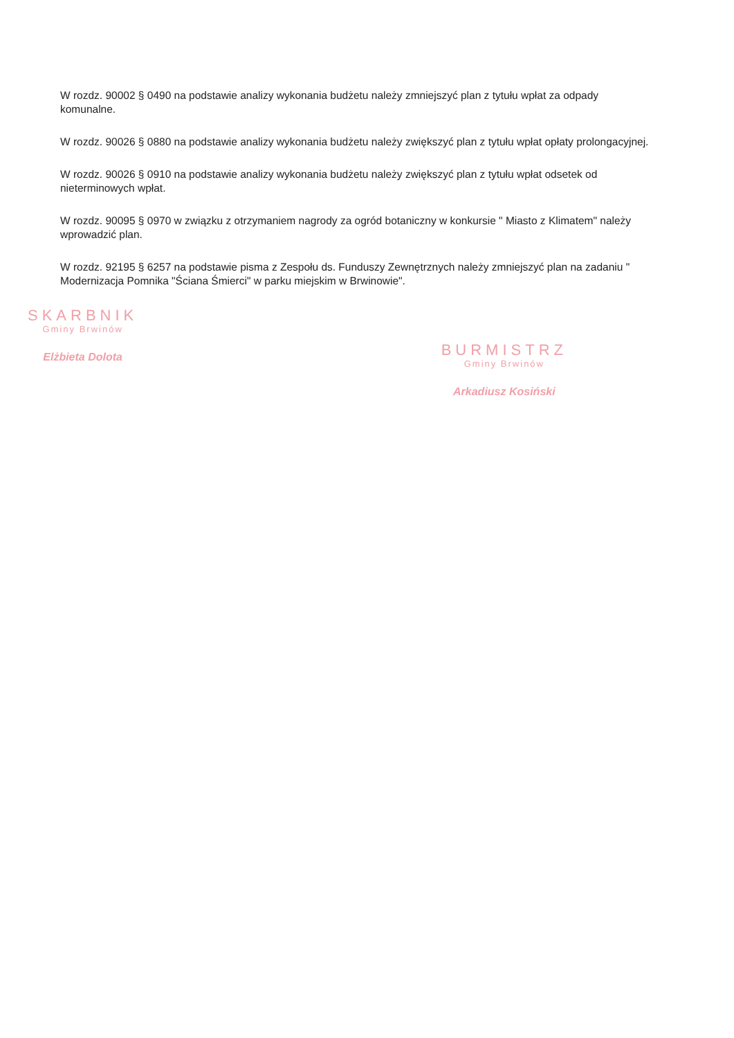W rozdz. 90002 § 0490 na podstawie analizy wykonania budżetu należy zmniejszyć plan z tytułu wpłat za odpady komunalne.
W rozdz. 90026 § 0880 na podstawie analizy wykonania budżetu należy zwiększyć plan z tytułu wpłat opłaty prolongacyjnej.
W rozdz. 90026 § 0910 na podstawie analizy wykonania budżetu należy zwiększyć plan z tytułu wpłat odsetek od nieterminowych wpłat.
W rozdz. 90095 § 0970 w związku z otrzymaniem nagrody za ogród botaniczny w konkursie " Miasto z Klimatem" należy wprowadzić plan.
W rozdz. 92195 § 6257 na podstawie pisma z Zespołu ds. Funduszy Zewnętrznych należy zmniejszyć plan na zadaniu " Modernizacja Pomnika "Ściana Śmierci" w parku miejskim w Brwinowie".
SKARBNIK
Gminy Brwinów
Elżbieta Dolota
BURMISTRZ
Gminy Brwinów
Arkadiusz Kosiński